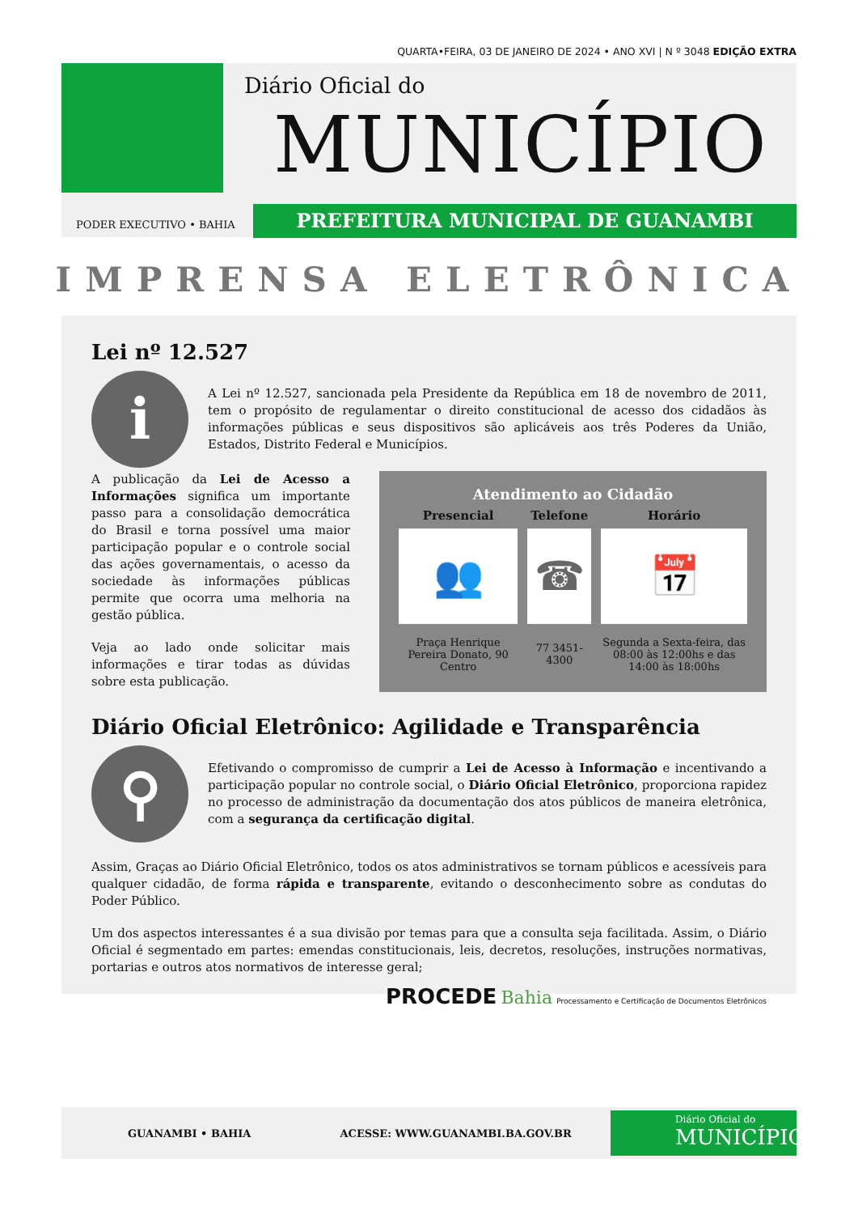QUARTA•FEIRA, 03 DE JANEIRO DE 2024 • ANO XVI | N º 3048 EDIÇÃO EXTRA
Diário Oficial do
MUNICÍPIO
PODER EXECUTIVO • BAHIA
PREFEITURA MUNICIPAL DE GUANAMBI
IMPRENSA ELETRÔNICA
Lei nº 12.527
i
A Lei nº 12.527, sancionada pela Presidente da República em 18 de novembro de 2011, tem o propósito de regulamentar o direito constitucional de acesso dos cidadãos às informações públicas e seus dispositivos são aplicáveis aos três Poderes da União, Estados, Distrito Federal e Municípios.
A publicação da Lei de Acesso a Informações significa um importante passo para a consolidação democrática do Brasil e torna possível uma maior participação popular e o controle social das ações governamentais, o acesso da sociedade às informações públicas permite que ocorra uma melhoria na gestão pública.
Veja ao lado onde solicitar mais informações e tirar todas as dúvidas sobre esta publicação.
Atendimento ao Cidadão
| Presencial | Telefone | Horário |
| --- | --- | --- |
| 👥 | ☎ | 📅 |
| Praça Henrique Pereira Donato, 90 Centro | 77 3451-4300 | Segunda a Sexta-feira, das 08:00 às 12:00hs e das 14:00 às 18:00hs |
Diário Oficial Eletrônico: Agilidade e Transparência
⚲
Efetivando o compromisso de cumprir a Lei de Acesso à Informação e incentivando a participação popular no controle social, o Diário Oficial Eletrônico, proporciona rapidez no processo de administração da documentação dos atos públicos de maneira eletrônica, com a segurança da certificação digital.
Assim, Graças ao Diário Oficial Eletrônico, todos os atos administrativos se tornam públicos e acessíveis para qualquer cidadão, de forma rápida e transparente, evitando o desconhecimento sobre as condutas do Poder Público.
Um dos aspectos interessantes é a sua divisão por temas para que a consulta seja facilitada. Assim, o Diário Oficial é segmentado em partes: emendas constitucionais, leis, decretos, resoluções, instruções normativas, portarias e outros atos normativos de interesse geral;
PROCEDE Bahia Processamento e Certificação de Documentos Eletrônicos
GUANAMBI • BAHIA ACESSE: WWW.GUANAMBI.BA.GOV.BR
Diário Oficial do
MUNICÍPIO